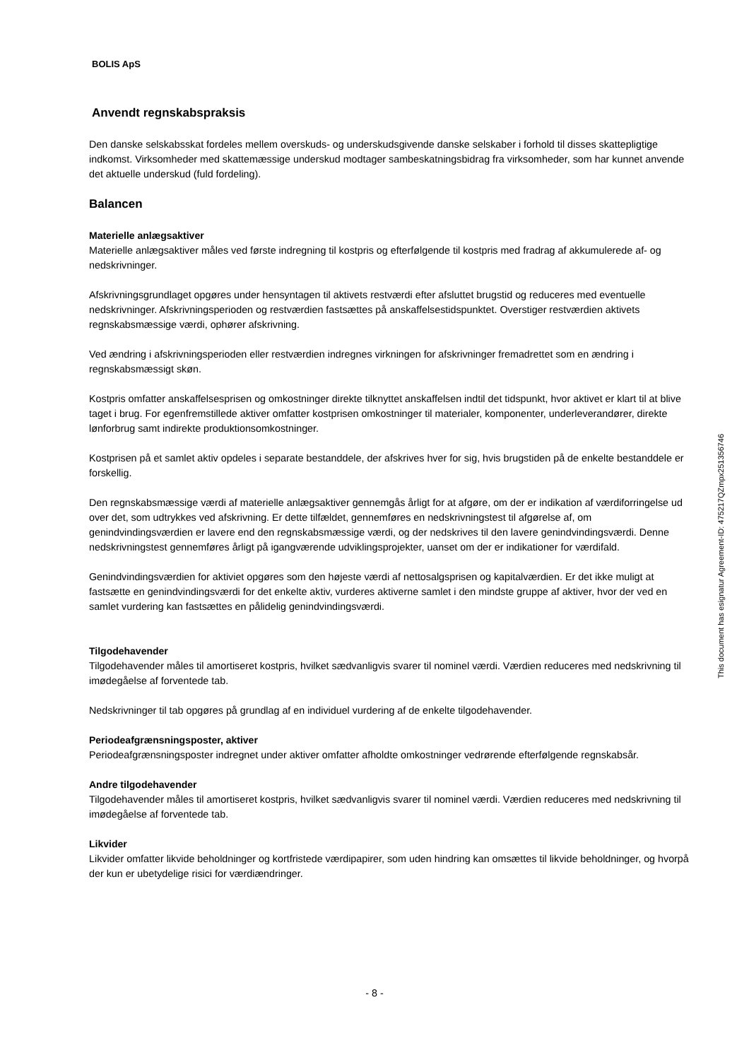BOLIS ApS
Anvendt regnskabspraksis
Den danske selskabsskat fordeles mellem overskuds- og underskudsgivende danske selskaber i forhold til disses skattepligtige indkomst. Virksomheder med skattemæssige underskud modtager sambeskatningsbidrag fra virksomheder, som har kunnet anvende det aktuelle underskud (fuld fordeling).
Balancen
Materielle anlægsaktiver
Materielle anlægsaktiver måles ved første indregning til kostpris og efterfølgende til kostpris med fradrag af akkumulerede af- og nedskrivninger.
Afskrivningsgrundlaget opgøres under hensyntagen til aktivets restværdi efter afsluttet brugstid og reduceres med eventuelle nedskrivninger. Afskrivningsperioden og restværdien fastsættes på anskaffelsestidspunktet. Overstiger restværdien aktivets regnskabsmæssige værdi, ophører afskrivning.
Ved ændring i afskrivningsperioden eller restværdien indregnes virkningen for afskrivninger fremadrettet som en ændring i regnskabsmæssigt skøn.
Kostpris omfatter anskaffelsesprisen og omkostninger direkte tilknyttet anskaffelsen indtil det tidspunkt, hvor aktivet er klart til at blive taget i brug. For egenfremstillede aktiver omfatter kostprisen omkostninger til materialer, komponenter, underleverandører, direkte lønforbrug samt indirekte produktionsomkostninger.
Kostprisen på et samlet aktiv opdeles i separate bestanddele, der afskrives hver for sig, hvis brugstiden på de enkelte bestanddele er forskellig.
Den regnskabsmæssige værdi af materielle anlægsaktiver gennemgås årligt for at afgøre, om der er indikation af værdiforringelse ud over det, som udtrykkes ved afskrivning. Er dette tilfældet, gennemføres en nedskrivningstest til afgørelse af, om genindvindingsværdien er lavere end den regnskabsmæssige værdi, og der nedskrives til den lavere genindvindingsværdi. Denne nedskrivningstest gennemføres årligt på igangværende udviklingsprojekter, uanset om der er indikationer for værdifald.
Genindvindingsværdien for aktiviet opgøres som den højeste værdi af nettosalgsprisen og kapitalværdien. Er det ikke muligt at fastsætte en genindvindingsværdi for det enkelte aktiv, vurderes aktiverne samlet i den mindste gruppe af aktiver, hvor der ved en samlet vurdering kan fastsættes en pålidelig genindvindingsværdi.
Tilgodehavender
Tilgodehavender måles til amortiseret kostpris, hvilket sædvanligvis svarer til nominel værdi. Værdien reduceres med nedskrivning til imødegåelse af forventede tab.
Nedskrivninger til tab opgøres på grundlag af en individuel vurdering af de enkelte tilgodehavender.
Periodeafgrænsningsposter, aktiver
Periodeafgrænsningsposter indregnet under aktiver omfatter afholdte omkostninger vedrørende efterfølgende regnskabsår.
Andre tilgodehavender
Tilgodehavender måles til amortiseret kostpris, hvilket sædvanligvis svarer til nominel værdi. Værdien reduceres med nedskrivning til imødegåelse af forventede tab.
Likvider
Likvider omfatter likvide beholdninger og kortfristede værdipapirer, som uden hindring kan omsættes til likvide beholdninger, og hvorpå der kun er ubetydelige risici for værdiændringer.
This document has esignatur Agreement-ID: 475217QZmpx251356746
- 8 -